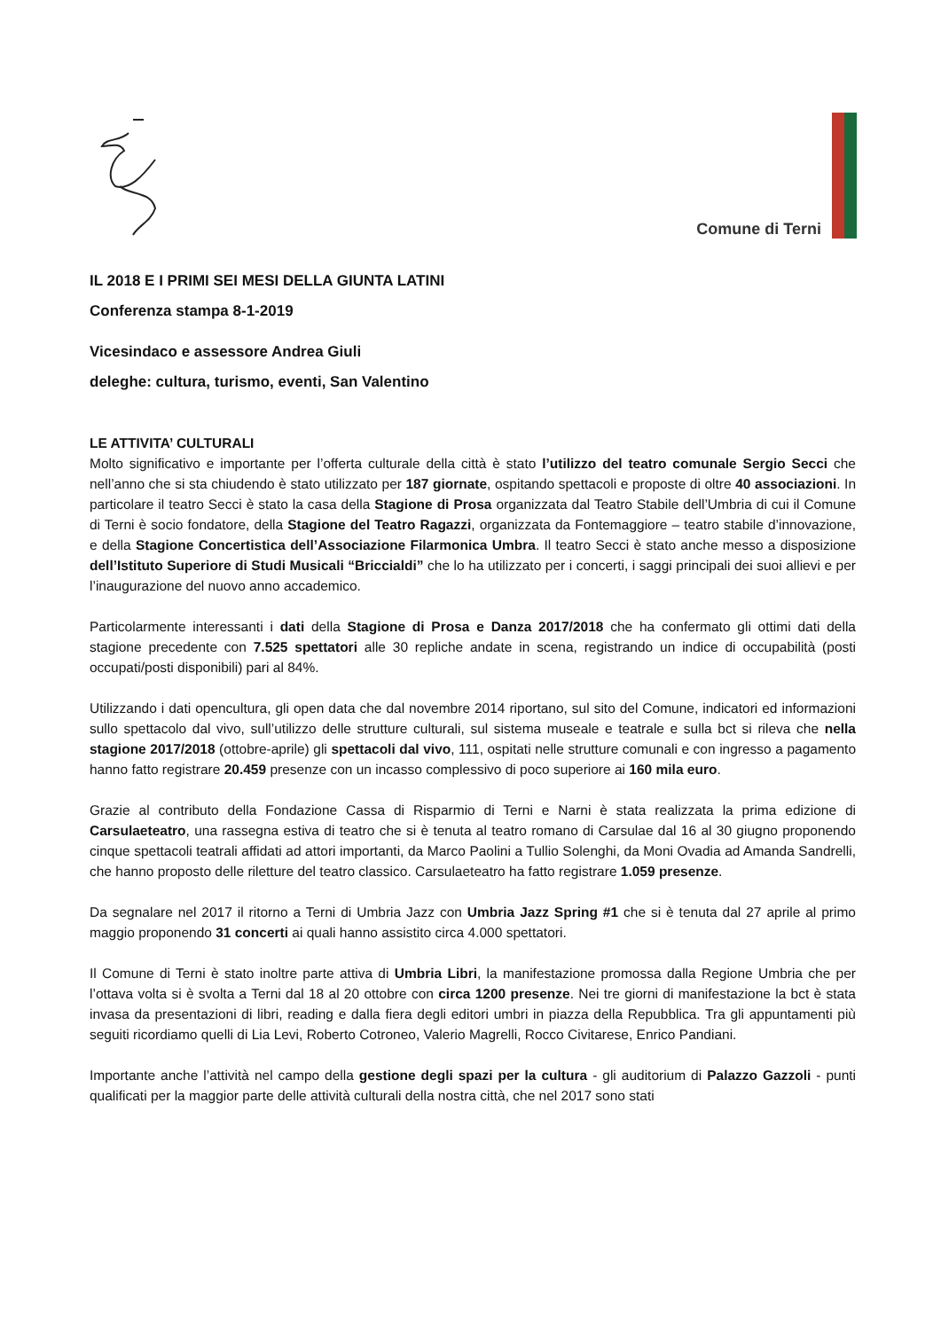Comune di Terni
IL 2018 E I PRIMI SEI MESI DELLA GIUNTA LATINI
Conferenza stampa 8-1-2019
Vicesindaco e assessore Andrea Giuli
deleghe: cultura, turismo, eventi, San Valentino
LE ATTIVITA’ CULTURALI
Molto significativo e importante per l’offerta culturale della città è stato l’utilizzo del teatro comunale Sergio Secci che nell’anno che si sta chiudendo è stato utilizzato per 187 giornate, ospitando spettacoli e proposte di oltre 40 associazioni. In particolare il teatro Secci è stato la casa della Stagione di Prosa organizzata dal Teatro Stabile dell’Umbria di cui il Comune di Terni è socio fondatore, della Stagione del Teatro Ragazzi, organizzata da Fontemaggiore – teatro stabile d’innovazione, e della Stagione Concertistica dell’Associazione Filarmonica Umbra. Il teatro Secci è stato anche messo a disposizione dell’Istituto Superiore di Studi Musicali “Briccialdi” che lo ha utilizzato per i concerti, i saggi principali dei suoi allievi e per l’inaugurazione del nuovo anno accademico.
Particolarmente interessanti i dati della Stagione di Prosa e Danza 2017/2018 che ha confermato gli ottimi dati della stagione precedente con 7.525 spettatori alle 30 repliche andate in scena, registrando un indice di occupabilità (posti occupati/posti disponibili) pari al 84%.
Utilizzando i dati opencultura, gli open data che dal novembre 2014 riportano, sul sito del Comune, indicatori ed informazioni sullo spettacolo dal vivo, sull’utilizzo delle strutture culturali, sul sistema museale e teatrale e sulla bct si rileva che nella stagione 2017/2018 (ottobre-aprile) gli spettacoli dal vivo, 111, ospitati nelle strutture comunali e con ingresso a pagamento hanno fatto registrare 20.459 presenze con un incasso complessivo di poco superiore ai 160 mila euro.
Grazie al contributo della Fondazione Cassa di Risparmio di Terni e Narni è stata realizzata la prima edizione di Carsulaeteatro, una rassegna estiva di teatro che si è tenuta al teatro romano di Carsulae dal 16 al 30 giugno proponendo cinque spettacoli teatrali affidati ad attori importanti, da Marco Paolini a Tullio Solenghi, da Moni Ovadia ad Amanda Sandrelli, che hanno proposto delle riletture del teatro classico. Carsulaeteatro ha fatto registrare 1.059 presenze.
Da segnalare nel 2017 il ritorno a Terni di Umbria Jazz con Umbria Jazz Spring #1 che si è tenuta dal 27 aprile al primo maggio proponendo 31 concerti ai quali hanno assistito circa 4.000 spettatori.
Il Comune di Terni è stato inoltre parte attiva di Umbria Libri, la manifestazione promossa dalla Regione Umbria che per l’ottava volta si è svolta a Terni dal 18 al 20 ottobre con circa 1200 presenze. Nei tre giorni di manifestazione la bct è stata invasa da presentazioni di libri, reading e dalla fiera degli editori umbri in piazza della Repubblica. Tra gli appuntamenti più seguiti ricordiamo quelli di Lia Levi, Roberto Cotroneo, Valerio Magrelli, Rocco Civitarese, Enrico Pandiani.
Importante anche l’attività nel campo della gestione degli spazi per la cultura - gli auditorium di Palazzo Gazzoli - punti qualificati per la maggior parte delle attività culturali della nostra città, che nel 2017 sono stati